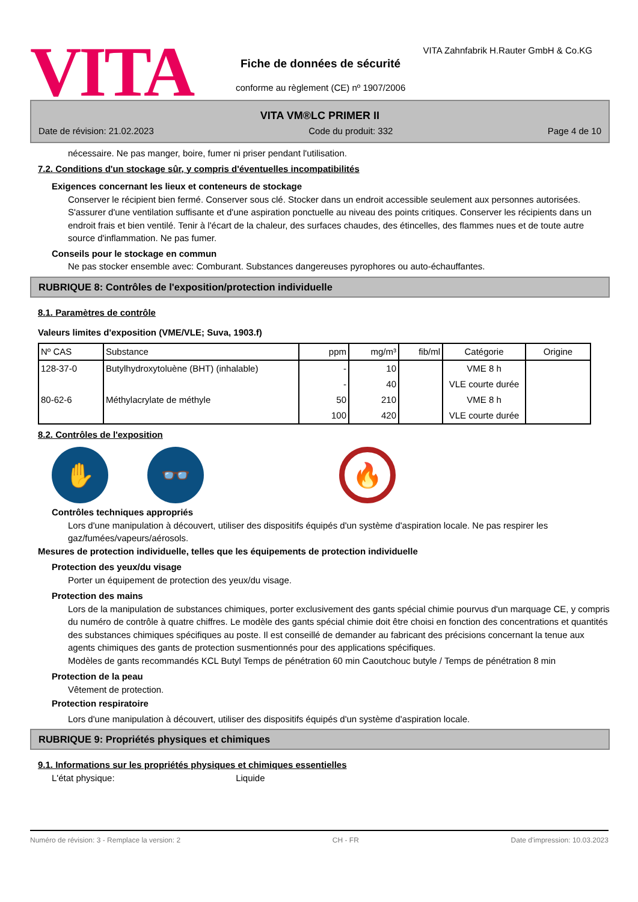VITA
VITA Zahnfabrik H.Rauter GmbH & Co.KG
Fiche de données de sécurité
conforme au règlement (CE) nº 1907/2006
VITA VM®LC PRIMER II
Date de révision: 21.02.2023 Code du produit: 332 Page 4 de 10
nécessaire. Ne pas manger, boire, fumer ni priser pendant l'utilisation.
7.2. Conditions d'un stockage sûr, y compris d'éventuelles incompatibilités
Exigences concernant les lieux et conteneurs de stockage
Conserver le récipient bien fermé. Conserver sous clé. Stocker dans un endroit accessible seulement aux personnes autorisées. S'assurer d'une ventilation suffisante et d'une aspiration ponctuelle au niveau des points critiques. Conserver les récipients dans un endroit frais et bien ventilé. Tenir à l'écart de la chaleur, des surfaces chaudes, des étincelles, des flammes nues et de toute autre source d'inflammation. Ne pas fumer.
Conseils pour le stockage en commun
Ne pas stocker ensemble avec: Comburant. Substances dangereuses pyrophores ou auto-échauffantes.
RUBRIQUE 8: Contrôles de l'exposition/protection individuelle
8.1. Paramètres de contrôle
Valeurs limites d'exposition (VME/VLE; Suva, 1903.f)
| Nº CAS | Substance | ppm | mg/m³ | fib/ml | Catégorie | Origine |
| --- | --- | --- | --- | --- | --- | --- |
| 128-37-0 | Butylhydroxytoluène (BHT) (inhalable) | - | 10 | | VME 8 h | |
| | | - | 40 | | VLE courte durée | |
| 80-62-6 | Méthylacrylate de méthyle | 50 | 210 | | VME 8 h | |
| | | 100 | 420 | | VLE courte durée | |
8.2. Contrôles de l'exposition
✋ 👓
🔥
Contrôles techniques appropriés
Lors d'une manipulation à découvert, utiliser des dispositifs équipés d'un système d'aspiration locale. Ne pas respirer les gaz/fumées/vapeurs/aérosols.
Mesures de protection individuelle, telles que les équipements de protection individuelle
Protection des yeux/du visage
Porter un équipement de protection des yeux/du visage.
Protection des mains
Lors de la manipulation de substances chimiques, porter exclusivement des gants spécial chimie pourvus d'un marquage CE, y compris du numéro de contrôle à quatre chiffres. Le modèle des gants spécial chimie doit être choisi en fonction des concentrations et quantités des substances chimiques spécifiques au poste. Il est conseillé de demander au fabricant des précisions concernant la tenue aux agents chimiques des gants de protection susmentionnés pour des applications spécifiques.
Modèles de gants recommandés KCL Butyl Temps de pénétration 60 min Caoutchouc butyle / Temps de pénétration 8 min
Protection de la peau
Vêtement de protection.
Protection respiratoire
Lors d'une manipulation à découvert, utiliser des dispositifs équipés d'un système d'aspiration locale.
RUBRIQUE 9: Propriétés physiques et chimiques
9.1. Informations sur les propriétés physiques et chimiques essentielles
L'état physique: Liquide
Numéro de révision: 3 - Remplace la version: 2 CH - FR Date d'impression: 10.03.2023